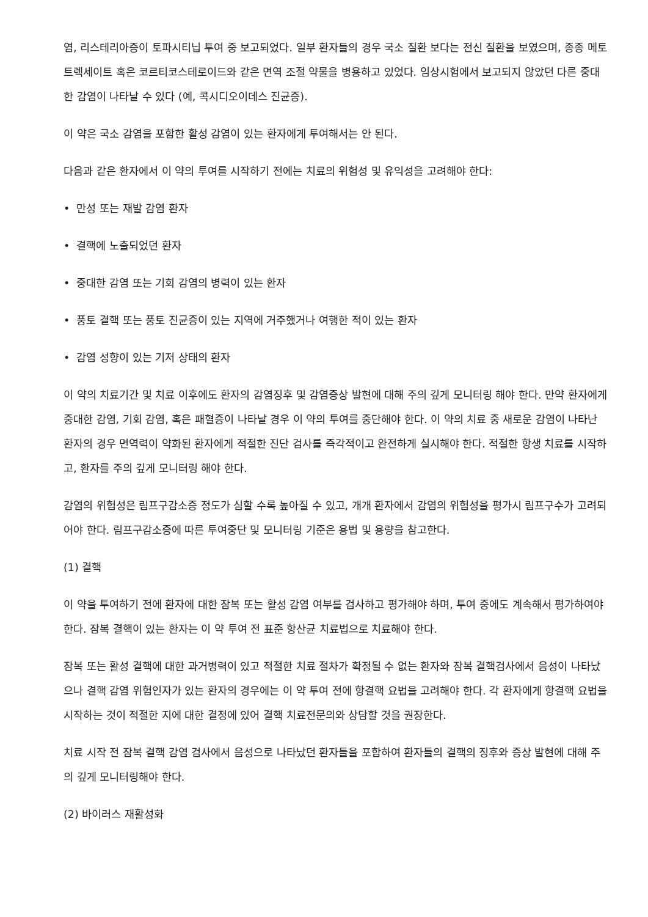염, 리스테리아증이 토파시티닙 투여 중 보고되었다. 일부 환자들의 경우 국소 질환 보다는 전신 질환을 보였으며, 종종 메토트렉세이트 혹은 코르티코스테로이드와 같은 면역 조절 약물을 병용하고 있었다. 임상시험에서 보고되지 않았던 다른 중대한 감염이 나타날 수 있다 (예, 콕시디오이데스 진균증).
이 약은 국소 감염을 포함한 활성 감염이 있는 환자에게 투여해서는 안 된다.
다음과 같은 환자에서 이 약의 투여를 시작하기 전에는 치료의 위험성 및 유익성을 고려해야 한다:
• 만성 또는 재발 감염 환자
• 결핵에 노출되었던 환자
• 중대한 감염 또는 기회 감염의 병력이 있는 환자
• 풍토 결핵 또는 풍토 진균증이 있는 지역에 거주했거나 여행한 적이 있는 환자
• 감염 성향이 있는 기저 상태의 환자
이 약의 치료기간 및 치료 이후에도 환자의 감염징후 및 감염증상 발현에 대해 주의 깊게 모니터링 해야 한다. 만약 환자에게 중대한 감염, 기회 감염, 혹은 패혈증이 나타날 경우 이 약의 투여를 중단해야 한다. 이 약의 치료 중 새로운 감염이 나타난 환자의 경우 면역력이 약화된 환자에게 적절한 진단 검사를 즉각적이고 완전하게 실시해야 한다. 적절한 항생 치료를 시작하고, 환자를 주의 깊게 모니터링 해야 한다.
감염의 위험성은 림프구감소증 정도가 심할 수록 높아질 수 있고, 개개 환자에서 감염의 위험성을 평가시 림프구수가 고려되어야 한다. 림프구감소증에 따른 투여중단 및 모니터링 기준은 용법 및 용량을 참고한다.
(1) 결핵
이 약을 투여하기 전에 환자에 대한 잠복 또는 활성 감염 여부를 검사하고 평가해야 하며, 투여 중에도 계속해서 평가하여야 한다. 잠복 결핵이 있는 환자는 이 약 투여 전 표준 항산균 치료법으로 치료해야 한다.
잠복 또는 활성 결핵에 대한 과거병력이 있고 적절한 치료 절차가 확정될 수 없는 환자와 잠복 결핵검사에서 음성이 나타났으나 결핵 감염 위험인자가 있는 환자의 경우에는 이 약 투여 전에 항결핵 요법을 고려해야 한다. 각 환자에게 항결핵 요법을 시작하는 것이 적절한 지에 대한 결정에 있어 결핵 치료전문의와 상담할 것을 권장한다.
치료 시작 전 잠복 결핵 감염 검사에서 음성으로 나타났던 환자들을 포함하여 환자들의 결핵의 징후와 증상 발현에 대해 주의 깊게 모니터링해야 한다.
(2) 바이러스 재활성화